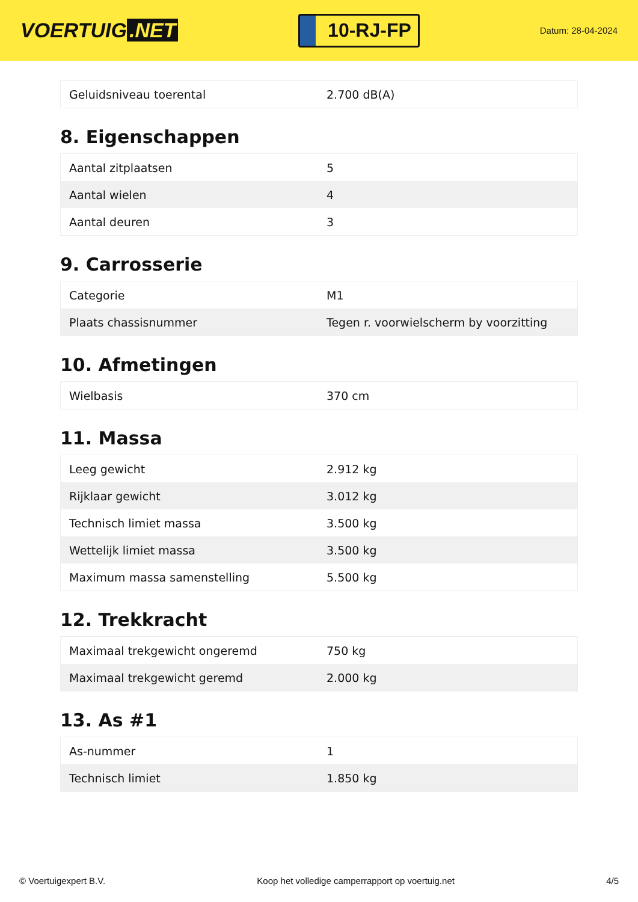VOERTUIG.NET
10-RJ-FP
Datum: 28-04-2024
| Geluidsniveau toerental | 2.700 dB(A) |
8. Eigenschappen
| Aantal zitplaatsen | 5 |
| Aantal wielen | 4 |
| Aantal deuren | 3 |
9. Carrosserie
| Categorie | M1 |
| Plaats chassisnummer | Tegen r. voorwielscherm by voorzitting |
10. Afmetingen
| Wielbasis | 370 cm |
11. Massa
| Leeg gewicht | 2.912 kg |
| Rijklaar gewicht | 3.012 kg |
| Technisch limiet massa | 3.500 kg |
| Wettelijk limiet massa | 3.500 kg |
| Maximum massa samenstelling | 5.500 kg |
12. Trekkracht
| Maximaal trekgewicht ongeremd | 750 kg |
| Maximaal trekgewicht geremd | 2.000 kg |
13. As #1
| As-nummer | 1 |
| Technisch limiet | 1.850 kg |
© Voertuigexpert B.V. Koop het volledige camperrapport op voertuig.net 4/5